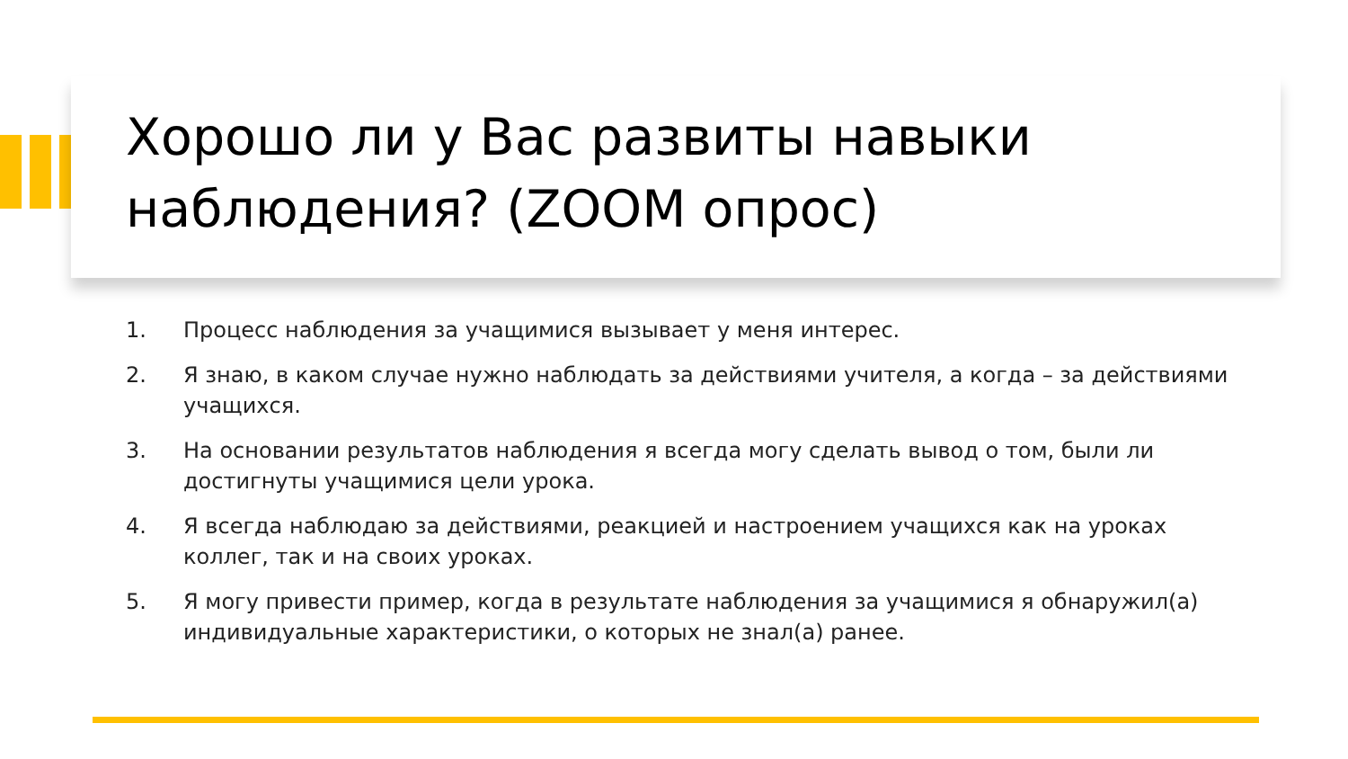Хорошо ли у Вас развиты навыки наблюдения? (ZOOM опрос)
1. Процесс наблюдения за учащимися вызывает у меня интерес.
2. Я знаю, в каком случае нужно наблюдать за действиями учителя, а когда – за действиями учащихся.
3. На основании результатов наблюдения я всегда могу сделать вывод о том, были ли достигнуты учащимися цели урока.
4. Я всегда наблюдаю за действиями, реакцией и настроением учащихся как на уроках коллег, так и на своих уроках.
5. Я могу привести пример, когда в результате наблюдения за учащимися я обнаружил(а) индивидуальные характеристики, о которых не знал(а) ранее.